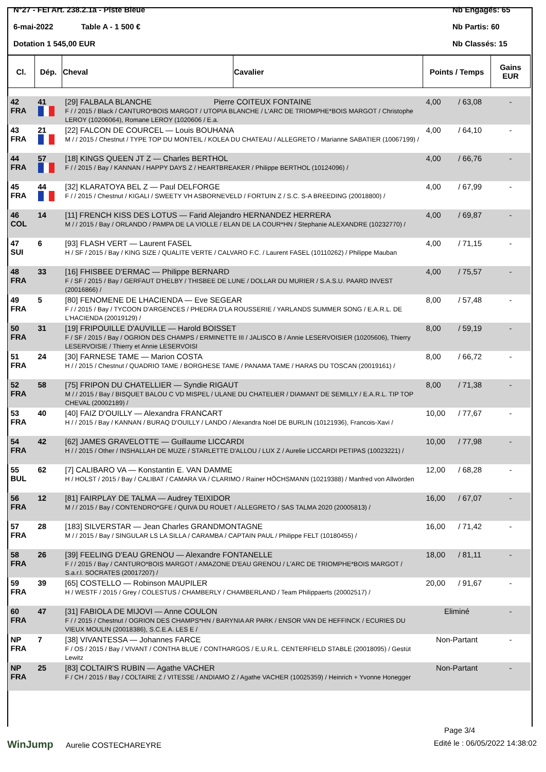Nb Engagés: 65 N°27 - FEI Art. 238.2.1a - Piste Bleue
Nb Partis: 60 6-mai-2022 Table A - 1 500 €
Nb Classés: 15 Dotation 1 545,00 EUR
| Cl. | Dép. | Cheval | Cavalier | Points / Temps | | Gains EUR |
| --- | --- | --- | --- | --- | --- | --- |
| 42 FRA | 41 | [29] FALBALA BLANCHE Pierre COITEUX FONTAINE F / / 2015 / Black / CANTURO*BOIS MARGOT / UTOPIA BLANCHE / L'ARC DE TRIOMPHE*BOIS MARGOT / Christophe LEROY (10206064), Romane LEROY (1020606 / E.a. | | 4,00 | / 63,08 | - |
| 43 FRA | 21 | [22] FALCON DE COURCEL — Louis BOUHANA M / / 2015 / Chestnut / TYPE TOP DU MONTEIL / KOLEA DU CHATEAU / ALLEGRETO / Marianne SABATIER (10067199) / | | 4,00 | / 64,10 | - |
| 44 FRA | 57 | [18] KINGS QUEEN JT Z — Charles BERTHOL F / / 2015 / Bay / KANNAN / HAPPY DAYS Z / HEARTBREAKER / Philippe BERTHOL (10124096) / | | 4,00 | / 66,76 | - |
| 45 FRA | 44 | [32] KLARATOYA BEL Z — Paul DELFORGE F / / 2015 / Chestnut / KIGALI / SWEETY VH ASBORNEVELD / FORTUIN Z / S.C. S-A BREEDING (20018800) / | | 4,00 | / 67,99 | - |
| 46 COL | 14 | [11] FRENCH KISS DES LOTUS — Farid Alejandro HERNANDEZ HERRERA M / / 2015 / Bay / ORLANDO / PAMPA DE LA VIOLLE / ELAN DE LA COUR*HN / Stephanie ALEXANDRE (10232770) / | | 4,00 | / 69,87 | - |
| 47 SUI | 6 | [93] FLASH VERT — Laurent FASEL H / SF / 2015 / Bay / KING SIZE / QUALITE VERTE / CALVARO F.C. / Laurent FASEL (10110262) / Philippe Mauban | | 4,00 | / 71,15 | - |
| 48 FRA | 33 | [16] FHISBEE D'ERMAC — Philippe BERNARD F / SF / 2015 / Bay / GERFAUT D'HELBY / THISBEE DE LUNE / DOLLAR DU MURIER / S.A.S.U. PAARD INVEST (20016866) / | | 4,00 | / 75,57 | - |
| 49 FRA | 5 | [80] FENOMENE DE LHACIENDA — Eve SEGEAR F / / 2015 / Bay / TYCOON D'ARGENCES / PHEDRA D'LA ROUSSERIE / YARLANDS SUMMER SONG / E.A.R.L. DE L'HACIENDA (20019129) / | | 8,00 | / 57,48 | - |
| 50 FRA | 31 | [19] FRIPOUILLE D'AUVILLE — Harold BOISSET F / SF / 2015 / Bay / OGRION DES CHAMPS / ERMINETTE III / JALISCO B / Annie LESERVOISIER (10205606), Thierry LESERVOISIE / Thierry et Annie LESERVOISI | | 8,00 | / 59,19 | - |
| 51 FRA | 24 | [30] FARNESE TAME — Marion COSTA H / / 2015 / Chestnut / QUADRIO TAME / BORGHESE TAME / PANAMA TAME / HARAS DU TOSCAN (20019161) / | | 8,00 | / 66,72 | - |
| 52 FRA | 58 | [75] FRIPON DU CHATELLIER — Syndie RIGAUT M / / 2015 / Bay / BISQUET BALOU C VD MISPEL / ULANE DU CHATELIER / DIAMANT DE SEMILLY / E.A.R.L. TIP TOP CHEVAL (20002189) / | | 8,00 | / 71,38 | - |
| 53 FRA | 40 | [40] FAIZ D'OUILLY — Alexandra FRANCART H / / 2015 / Bay / KANNAN / BURAQ D'OUILLY / LANDO / Alexandra Noël DE BURLIN (10121936), Francois-Xavi / | | 10,00 | / 77,67 | - |
| 54 FRA | 42 | [62] JAMES GRAVELOTTE — Guillaume LICCARDI H / / 2015 / Other / INSHALLAH DE MUZE / STARLETTE D'ALLOU / LUX Z / Aurelie LICCARDI PETIPAS (10023221) / | | 10,00 | / 77,98 | - |
| 55 BUL | 62 | [7] CALIBARO VA — Konstantin E. VAN DAMME H / HOLST / 2015 / Bay / CALIBAT / CAMARA VA / CLARIMO / Rainer HÖCHSMANN (10219388) / Manfred von Allwörden | | 12,00 | / 68,28 | - |
| 56 FRA | 12 | [81] FAIRPLAY DE TALMA — Audrey TEIXIDOR M / / 2015 / Bay / CONTENDRO*GFE / QUIVA DU ROUET / ALLEGRETO / SAS TALMA 2020 (20005813) / | | 16,00 | / 67,07 | - |
| 57 FRA | 28 | [183] SILVERSTAR — Jean Charles GRANDMONTAGNE M / / 2015 / Bay / SINGULAR LS LA SILLA / CARAMBA / CAPTAIN PAUL / Philippe FELT (10180455) / | | 16,00 | / 71,42 | - |
| 58 FRA | 26 | [39] FEELING D'EAU GRENOU — Alexandre FONTANELLE F / / 2015 / Bay / CANTURO*BOIS MARGOT / AMAZONE D'EAU GRENOU / L'ARC DE TRIOMPHE*BOIS MARGOT / S.a.r.l. SOCRATES (20017207) / | | 18,00 | / 81,11 | - |
| 59 FRA | 39 | [65] COSTELLO — Robinson MAUPILER H / WESTF / 2015 / Grey / COLESTUS / CHAMBERLY / CHAMBERLAND / Team Philippaerts (20002517) / | | 20,00 | / 91,67 | - |
| 60 FRA | 47 | [31] FABIOLA DE MIJOVI — Anne COULON F / / 2015 / Chestnut / OGRION DES CHAMPS*HN / BARYNIA AR PARK / ENSOR VAN DE HEFFINCK / ECURIES DU VIEUX MOULIN (20018386), S.C.E.A. LES E / | | Eliminé | | - |
| NP FRA | 7 | [38] VIVANTESSA — Johannes FARCE F / OS / 2015 / Bay / VIVANT / CONTHA BLUE / CONTHARGOS / E.U.R.L. CENTERFIELD STABLE (20018095) / Gestüt Lewitz | | Non-Partant | | - |
| NP FRA | 25 | [83] COLTAIR'S RUBIN — Agathe VACHER F / CH / 2015 / Bay / COLTAIRE Z / VITESSE / ANDIAMO Z / Agathe VACHER (10025359) / Heinrich + Yvonne Honegger | | Non-Partant | | - |
Page 3/4
WinJump Aurelie COSTECHAREYRE Edité le : 06/05/2022 14:38:02